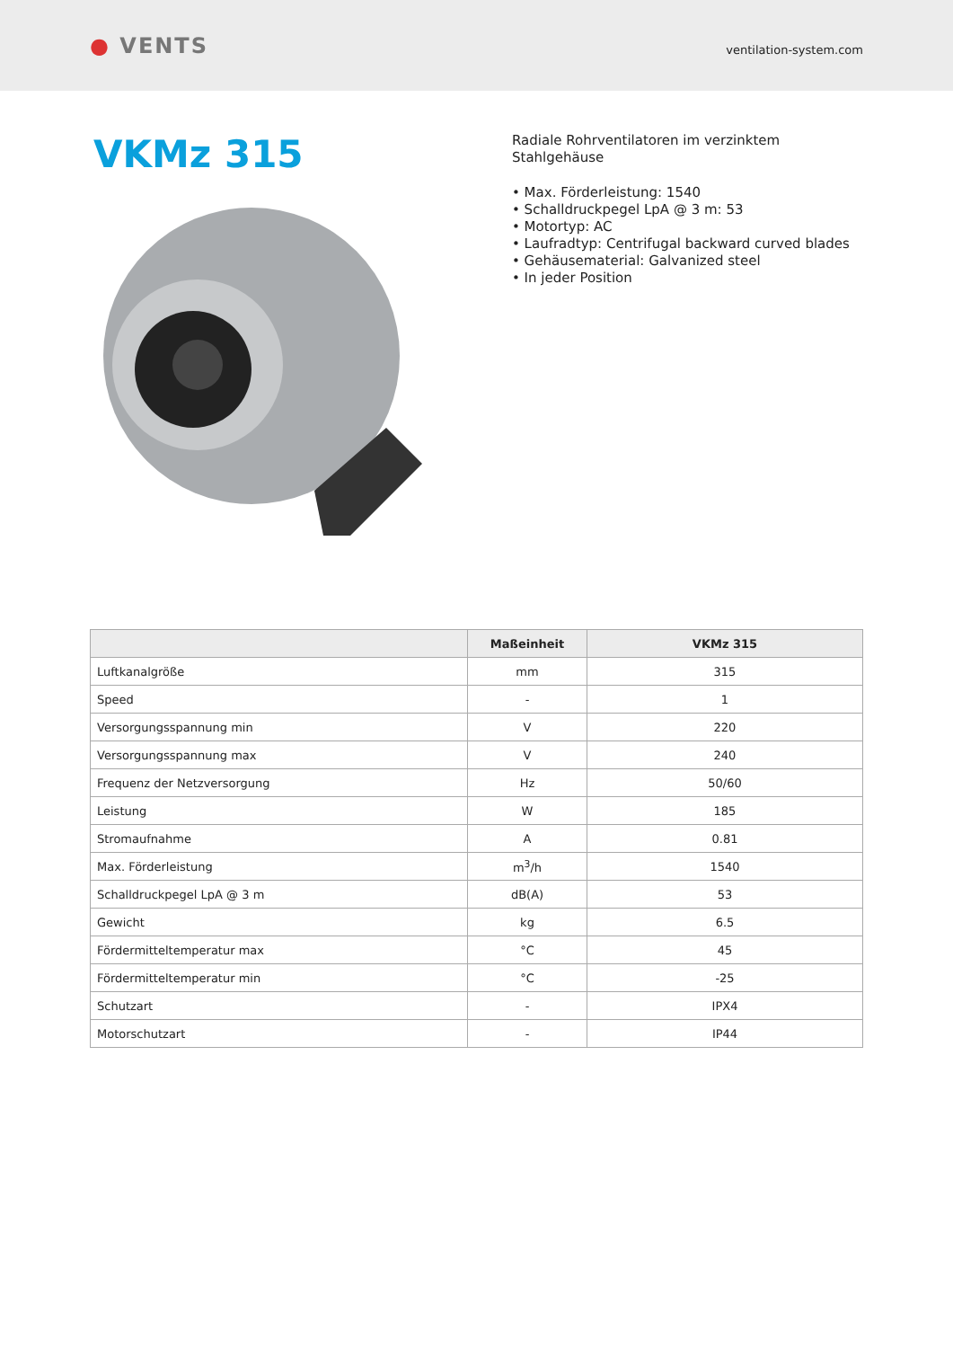● VENTS
ventilation-system.com
VKMz 315
Radiale Rohrventilatoren im verzinktem
Stahlgehäuse
• Max. Förderleistung: 1540
• Schalldruckpegel LpA @ 3 m: 53
• Motortyp: AC
• Laufradtyp: Centrifugal backward curved blades
• Gehäusematerial: Galvanized steel
• In jeder Position
| | Maßeinheit | VKMz 315 |
| --- | --- | --- |
| Luftkanalgröße | mm | 315 |
| Speed | - | 1 |
| Versorgungsspannung min | V | 220 |
| Versorgungsspannung max | V | 240 |
| Frequenz der Netzversorgung | Hz | 50/60 |
| Leistung | W | 185 |
| Stromaufnahme | A | 0.81 |
| Max. Förderleistung | m<sup>3</sup>/h | 1540 |
| Schalldruckpegel LpA @ 3 m | dB(A) | 53 |
| Gewicht | kg | 6.5 |
| Fördermitteltemperatur max | °C | 45 |
| Fördermitteltemperatur min | °C | -25 |
| Schutzart | - | IPX4 |
| Motorschutzart | - | IP44 |